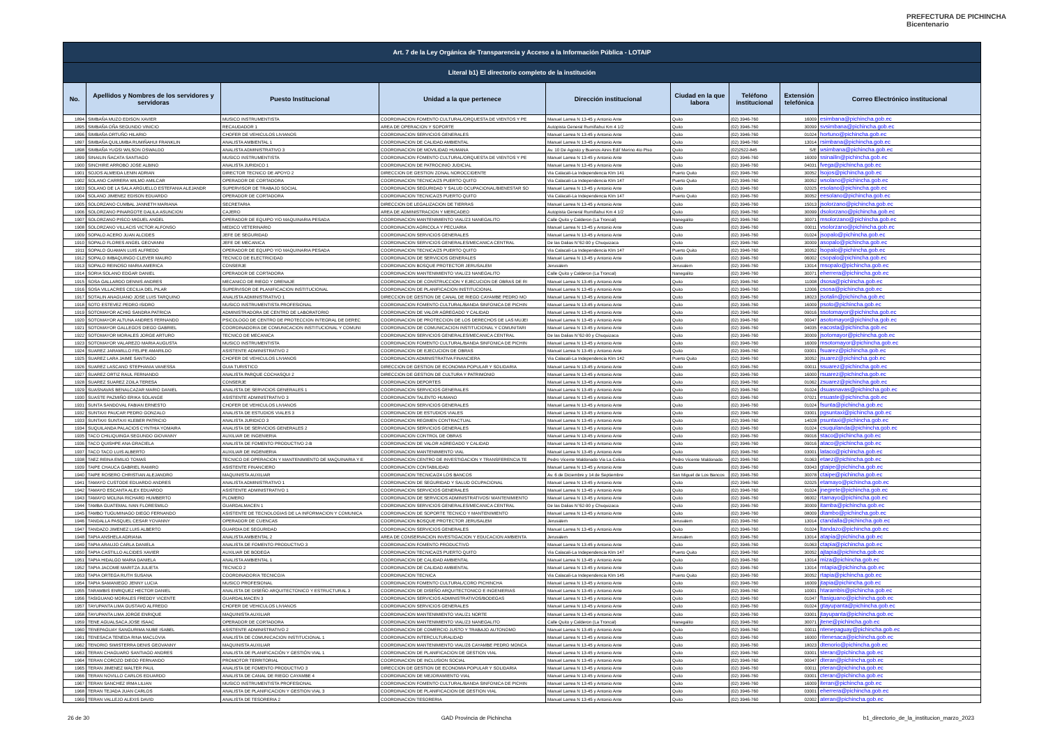PREFECTURA DE PICHINCHA Bicentenario
| Art. 7 de la Ley Orgánica de Transparencia y Acceso a la Información Pública - LOTAIP | | | | | | | | |
| Literal b1) El directorio completo de la institución | | | | | | | | |
| No. | Apellidos y Nombres de los servidores y servidoras | Puesto Institucional | Unidad a la que pertenece | Dirección institucional | Ciudad en la que labora | Teléfono institucional | Extensión telefónica | Correo Electrónico institucional |
| 1894 | SIMBAÑA MUZO EDISON XAVIER | MUSICO INSTRUMENTISTA | COORDINACION FOMENTO CULTURAL/ORQUESTA DE VIENTOS Y PE | Manuel Larrea N 13-45 y Antonio Ante | Quito | (02) 3946-760 | 16009 | esimbana@pichincha.gob.ec |
| 1895 | SIMBAÑA OÑA SEGUNDO VINICIO | RECAUDADOR 1 | AREA DE OPERACION Y SOPORTE | Autopista General Rumiñahui Km 4 1/2 | Quito | (02) 3946-760 | 30099 | svsimbana@pichincha.gob.ec |
| 1896 | SIMBAÑA ORTUÑO HILARIO | CHOFER DE VEHICULOS LIVIANOS | COORDINACION SERVICIOS GENERALES | Manuel Larrea N 13-45 y Antonio Ante | Quito | (02) 3946-760 | 01024 | hortuno@pichincha.gob.ec |
| 1897 | SIMBAÑA QUILUMBA RUMIÑAHUI FRANKLIN | ANALISTA AMBIENTAL 1 | COORDINACION DE CALIDAD AMBIENTAL | Manuel Larrea N 13-45 y Antonio Ante | Quito | (02) 3946-760 | 13014 | rsimbana@pichincha.gob.ec |
| 1898 | SIMBAÑA YUGSI WILSON OSWALDO | ANALISTA ADMINISTRATIVO 3 | COORDINACION DE MOVILIDAD HUMANA | Av. 10 De Agosto y Buenos Aires Edif Merino 4to Piso | Quito | (02)2522-845 | S/E | wsimbana@pichincha.gob.ec |
| 1899 | SINAILIN ÑACATA SANTIAGO | MUSICO INSTRUMENTISTA | COORDINACION FOMENTO CULTURAL/ORQUESTA DE VIENTOS Y PE | Manuel Larrea N 13-45 y Antonio Ante | Quito | (02) 3946-760 | 16009 | ssinailin@pichincha.gob.ec |
| 1900 | SINCHIRE ARROBO JOSE ALBINO | ANALISTA JURIDICO 1 | COORDINACION DE PATROCINIO JUDICIAL | Manuel Larrea N 13-45 y Antonio Ante | Quito | (02) 3946-760 | 04031 | fvega@pichincha.gob.ec |
| 1901 | SOJOS ALMEIDA LENIN ADRIAN | DIRECTOR TECNICO DE APOYO 2 | DIRECCION DE GESTION ZONAL NOROCCIDENTE | Via Calacali-La Independencia Klm 141 | Puerto Quito | (02) 3946-760 | 30052 | lsojos@pichincha.gob.ec |
| 1902 | SOLANO CARRERA WILMO AMILCAR | OPERADOR DE CORTADORA | COORDINACION TECNICA/Z5 PUERTO QUITO | Via Calacali-La Independencia Klm 147 | Puerto Quito | (02) 3946-760 | 30052 | wsolano@pichincha.gob.ec |
| 1903 | SOLANO DE LA SALA ARGUELLO ESTEFANIA ALEJANDR | SUPERVISOR DE TRABAJO SOCIAL | COORDINACION SEGURIDAD Y SALUD OCUPACIONAL/BIENESTAR SO | Manuel Larrea N 13-45 y Antonio Ante | Quito | (02) 3946-760 | 02025 | esolano@pichincha.gob.ec |
| 1904 | SOLANO JIMENEZ EDISON EDUARDO | OPERADOR DE CORTADORA | COORDINACION TECNICA/Z5 PUERTO QUITO | Via Calacali-La Independencia Klm 147 | Puerto Quito | (02) 3946-760 | 30052 | eesolano@pichincha.gob.ec |
| 1905 | SOLORZANO CUMBAL JANNETH MARIANA | SECRETARIA | DIRECCION DE LEGALIZACION DE TIERRAS | Manuel Larrea N 13-45 y Antonio Ante | Quito | (02) 3946-760 | 15013 | jsolorzano@pichincha.gob.ec |
| 1906 | SOLORZANO PINARGOTE DALILA ASUNCION | CAJERO | AREA DE ADMINISTRACION Y MERCADEO | Autopista General Rumiñahui Km 4 1/2 | Quito | (02) 3946-760 | 30099 | dsolorzano@pichincha.gob.ec |
| 1907 | SOLORZANO PISCO MIGUEL ANGEL | OPERADOR DE EQUIPO Y/O MAQUINARIA PESADA | COORDINACION MANTENIMIENTO VIAL/Z3 NANEGALITO | Calle Quito y Calderon (La Troncal) | Nanegalito | (02) 3946-760 | 30071 | msolorzano@pichincha.gob.ec |
| 1908 | SOLORZANO VILLACIS VICTOR ALFONSO | MEDICO VETERINARIO | COORDINACION AGRICOLA Y PECUARIA | Manuel Larrea N 13-45 y Antonio Ante | Quito | (02) 3946-760 | 00011 | vsolorzano@pichincha.gob.ec |
| 1909 | SOPALO ACERO JUAN ALCIDES | JEFE DE SEGURIDAD | COORDINACION SERVICIOS GENERALES | Manuel Larrea N 13-45 y Antonio Ante | Quito | (02) 3946-760 | 01024 | jsopalo@pichincha.gob.ec |
| 1910 | SOPALO FLORES ANGEL GEOVANNI | JEFE DE MECANICA | COORDINACION SERVICIOS GENERALES/MECANICA CENTRAL | De las Dalias N°62-90 y Chuquizaca | Quito | (02) 3946-760 | 30009 | asopalo@pichincha.gob.ec |
| 1911 | SOPALO GUAMAN LUIS ALFREDO | OPERADOR DE EQUIPO Y/O MAQUINARIA PESADA | COORDINACION TECNICA/Z5 PUERTO QUITO | Via Calacali-La Independencia Klm 147 | Puerto Quito | (02) 3946-760 | 30052 | lsopalo@pichincha.gob.ec |
| 1912 | SOPALO IMBAQUINGO CLEVER MAURO | TECNICO DE ELECTRICIDAD | COORDINACION DE SERVICIOS GENERALES | Manuel Larrea N 13-45 y Antonio Ante | Quito | (02) 3946-760 | 06002 | csopalo@pichincha.gob.ec |
| 1913 | SOPALO REINOSO MARIA AMERICA | CONSERJE | COORDINACION BOSQUE PROTECTOR JERUSALEM | Jerusalem | Jerusalem | (02) 3946-760 | 13014 | msopalo@pichincha.gob.ec |
| 1914 | SORIA SOLANO EDGAR DANIEL | OPERADOR DE CORTADORA | COORDINACION MANTENIMIENTO VIAL/Z3 NANEGALITO | Calle Quito y Calderon (La Troncal) | Nanegalito | (02) 3946-760 | 30071 | eherrera@pichincha.gob.ec |
| 1915 | SOSA GALLARDO DENNIS ANDRES | MECANICO DE RIEGO Y DRENAJE | COORDINACION DE CONSTRUCCION Y EJECUCION DE OBRAS DE RI | Manuel Larrea N 13-45 y Antonio Ante | Quito | (02) 3946-760 | 11008 | dsosa@pichincha.gob.ec |
| 1916 | SOSA VILLACRES CECILIA DEL PILAR | SUPERVISOR DE PLANIFICACION INSTITUCIONAL | COORDINACION DE PLANIFICACION INSTITUCIONAL | Manuel Larrea N 13-45 y Antonio Ante | Quito | (02) 3946-760 | 12006 | csosa@pichincha.gob.ec |
| 1917 | SOTALIN ANAGUANO JOSE LUIS TARQUINO | ANALISTA ADMINISTRATIVO 1 | DIRECCION DE GESTION DE CANAL DE RIEGO CAYAMBE PEDRO MO | Manuel Larrea N 13-45 y Antonio Ante | Quito | (02) 3946-760 | 18023 | jsotalin@pichincha.gob.ec |
| 1918 | SOTO ESTEVEZ PEDRO ISIDRO | MUSICO INSTRUMENTISTA PROFESIONAL | COORDINACION FOMENTO CULTURAL/BANDA SINFONICA DE PICHIN | Manuel Larrea N 13-45 y Antonio Ante | Quito | (02) 3946-760 | 16009 | psoto@pichincha.gob.ec |
| 1919 | SOTOMAYOR ACHIG SANDRA PATRICIA | ADMINISTRADORA DE CENTRO DE LABORATORIO | COORDINACION DE VALOR AGREGADO Y CALIDAD | Manuel Larrea N 13-45 y Antonio Ante | Quito | (02) 3946-760 | 09016 | ssotomayor@pichincha.gob.ec |
| 1920 | SOTOMAYOR ALTUNA ANDRES FERNANDO | PSICOLOGO DE CENTRO DE PROTECCION INTEGRAL DE DEREC | COORDINACION DE PROTECCION DE LOS DERECHOS DE LAS MUJEI | Manuel Larrea N 13-45 y Antonio Ante | Quito | (02) 3946-760 | 00047 | asotomayor@pichincha.gob.ec |
| 1921 | SOTOMAYOR GALLEGOS DIEGO GABRIEL | COORDINADOR/A DE COMUNICACION INSTITUCIONAL Y COMUNI | COORDINACION DE COMUNICACION INSTITUCIONAL Y COMUNITARI | Manuel Larrea N 13-45 y Antonio Ante | Quito | (02) 3946-760 | 04035 | eacosta@pichincha.gob.ec |
| 1922 | SOTOMAYOR MORALES JORGE ARTURO | TECNICO DE MECANICA | COORDINACION SERVICIOS GENERALES/MECANICA CENTRAL | De las Dalias N°62-90 y Chuquizaca | Quito | (02) 3946-760 | 30009 | jsotomayor@pichincha.gob.ec |
| 1923 | SOTOMAYOR VALAREZO MARIA AUGUSTA | MUSICO INSTRUMENTISTA | COORDINACION FOMENTO CULTURAL/BANDA SINFONICA DE PICHIN | Manuel Larrea N 13-45 y Antonio Ante | Quito | (02) 3946-760 | 16009 | msotomayor@pichincha.gob.ec |
| 1924 | SUAREZ JARAMILLO FELIPE AMARILDO | ASISTENTE ADMINISTRATIVO 2 | COORDINACION DE EJECUCION DE OBRAS | Manuel Larrea N 13-45 y Antonio Ante | Quito | (02) 3946-760 | 03001 | fsuarez@pichincha.gob.ec |
| 1925 | SUAREZ LARA JAIME SANTIAGO | CHOFER DE VEHICULOS LIVIANOS | COORDINACION ADMINISTRATIVA FINANCIERA | Via Calacali-La Independencia Klm 142 | Puerto Quito | (02) 3946-760 | 30052 | jsuarez@pichincha.gob.ec |
| 1926 | SUAREZ LASCANO STEPHANIA VANESSA | GUIA TURISTICO | DIRECCION DE GESTION DE ECONOMIA POPULAR Y SOLIDARIA | Manuel Larrea N 13-45 y Antonio Ante | Quito | (02) 3946-760 | 00011 | ssuarez@pichincha.gob.ec |
| 1927 | SUAREZ ORTIZ RAUL FERNANDO | ANALISTA PARQUE COCHASQUI 2 | DIRECCION DE GESTION DE CULTURA Y PATRIMONIO | Manuel Larrea N 13-45 y Antonio Ante | Quito | (02) 3946-760 | 16000 | rsuarez@pichincha.gob.ec |
| 1928 | SUAREZ SUAREZ ZOILA TERESA | CONSERJE | COORDINACION DEPORTES | Manuel Larrea N 13-45 y Antonio Ante | Quito | (02) 3946-760 | 01062 | zsuarez@pichincha.gob.ec |
| 1929 | SUASNAVAS BENALCAZAR MARIO DANIEL | ANALISTA DE SERVICIOS GENERALES 1 | COORDINACION SERVICIOS GENERALES | Manuel Larrea N 13-45 y Antonio Ante | Quito | (02) 3946-760 | 01024 | dsuasnavas@pichincha.gob.ec |
| 1930 | SUASTE PAZMIÑO ERIKA SOLANGE | ASISTENTE ADMINISTRATIVO 3 | COORDINACION TALENTO HUMANO | Manuel Larrea N 13-45 y Antonio Ante | Quito | (02) 3946-760 | 07021 | esuaste@pichincha.gob.ec |
| 1931 | SUNTA SANDOVAL FABIAN ERNESTO | CHOFER DE VEHICULOS LIVIANOS | COORDINACION SERVICIOS GENERALES | Manuel Larrea N 13-45 y Antonio Ante | Quito | (02) 3946-760 | 01024 | fsunta@pichincha.gob.ec |
| 1932 | SUNTAXI PAUCAR PEDRO GONZALO | ANALISTA DE ESTUDIOS VIALES 3 | COORDINACION DE ESTUDIOS VIALES | Manuel Larrea N 13-45 y Antonio Ante | Quito | (02) 3946-760 | 03001 | pgsuntaxi@pichincha.gob.ec |
| 1933 | SUNTAXI SUNTAXI KLEBER PATRICIO | ANALISTA JURIDICO 3 | COORDINACION REGIMEN CONTRACTUAL | Manuel Larrea N 13-45 y Antonio Ante | Quito | (02) 3946-760 | 14028 | psuntaxi@pichincha.gob.ec |
| 1934 | SUQUILANDA PALACIOS CYNTHIA YOMAIRA | ANALISTA DE SERVICIOS GENERALES 2 | COORDINACION SERVICIOS GENERALES | Manuel Larrea N 13-45 y Antonio Ante | Quito | (02) 3946-760 | 01024 | csuquilanda@pichincha.gob.ec |
| 1935 | TACO CHILIQUINGA SEGUNDO GIOVANNY | AUXILIAR DE INGENIERIA | COORDINACION CONTROL DE OBRAS | Manuel Larrea N 13-45 y Antonio Ante | Quito | (02) 3946-760 | 09016 | staco@pichincha.gob.ec |
| 1936 | TACO QUISHPE ANA GRACIELA | ANALISTA DE FOMENTO PRODUCTIVO 2-B | COORDINACION DE VALOR AGREGADO Y CALIDAD | Manuel Larrea N 13-45 y Antonio Ante | Quito | (02) 3946-760 | 09016 | ataco@pichincha.gob.ec |
| 1937 | TACO TACO LUIS ALBERTO | AUXILIAR DE INGENIERIA | COORDINACION MANTENIMIENTO VIAL | Manuel Larrea N 13-45 y Antonio Ante | Quito | (02) 3946-760 | 03001 | lataco@pichincha.gob.ec |
| 1938 | TAEZ REINA EMILIO TOMAS | TECNICO DE OPERACION Y MANTENIMIENTO DE MAQUINARIA Y E | COORDINACION CENTRO DE INVESTIGACION Y TRANSFERENCIA TE | Pedro Vicente Maldonado Via La Celica | Pedro Vicente Maldonado | (02) 3946-760 | 01063 | etaez@pichincha.gob.ec |
| 1939 | TAIPE CHAUCA GABRIEL RAMIRO | ASISTENTE FINANCIERO | COORDINACION CONTABILIDAD | Manuel Larrea N 13-45 y Antonio Ante | Quito | (02) 3946-760 | 03043 | gtaipe@pichincha.gob.ec |
| 1940 | TAIPE ROSERO CHRISTIAN ALEJANDRO | MAQUINISTA AUXILIAR | COORDINACION TECNICA/Z4 LOS BANCOS | Av. 6 de Diciembre y 14 de Septiembre | San Miguel de Los Bancos | (02) 3946-760 | 30078 | ctaipe@pichincha.gob.ec |
| 1941 | TAMAYO CUSTODE EDUARDO ANDRES | ANALISTA ADMINISTRATIVO 1 | COORDINACION DE SEGURIDAD Y SALUD OCUPACIONAL | Manuel Larrea N 13-45 y Antonio Ante | Quito | (02) 3946-760 | 02025 | etamayo@pichincha.gob.ec |
| 1942 | TAMAYO ESCANTA ALEX EDUARDO | ASISTENTE ADMINISTRATIVO 1 | COORDINACION SERVICIOS GENERALES | Manuel Larrea N 13-45 y Antonio Ante | Quito | (02) 3946-760 | 01024 | jnegrete@pichincha.gob.ec |
| 1943 | TAMAYO MOLINA RICHARD HUMBERTO | PLOMERO | COORDINACION DE SERVICIOS ADMINISTRATIVOS/ MANTENIMIENTO | Manuel Larrea N 13-45 y Antonio Ante | Quito | (02) 3946-760 | 06002 | rtamayo@pichincha.gob.ec |
| 1944 | TAMBA GUATEMAL IVAN FLORESMILO | GUARDALMACEN 1 | COORDINACION SERVICIOS GENERALES/MECANICA CENTRAL | De las Dalias N°62-90 y Chuquizaca | Quito | (02) 3946-760 | 30009 | itamba@pichincha.gob.ec |
| 1945 | TAMBO TUGUMINAGO DIEGO FERNANDO | ASISTENTE DE TECNOLOGIAS DE LA INFORMACION Y COMUNICA | COORDINACION DE SOPORTE TECNICO Y MANTENIMIENTO | Manuel Larrea N 13-45 y Antonio Ante | Quito | (02) 3946-760 | 08009 | dtambo@pichincha.gob.ec |
| 1946 | TANDALLA PASQUEL CESAR YOVANNY | OPERADOR DE CUENCAS | COORDINACION BOSQUE PROTECTOR JERUSALEM | Jerusalem | Jerusalem | (02) 3946-760 | 13014 | ctandalla@pichincha.gob.ec |
| 1947 | TANDAZO JIMENEZ LUIS ALBERTO | GUARDIA DE SEGURIDAD | COORDINACION SERVICIOS GENERALES | Manuel Larrea N 13-45 y Antonio Ante | Quito | (02) 3946-760 | 01024 | ltandazo@pichincha.gob.ec |
| 1948 | TAPIA ANSHELA ADRIANA | ANALISTA AMBIENTAL 2 | AREA DE CONSERVACION INVESTIGACION Y EDUCACION AMBIENTA | Jerusalem | Jerusalem | (02) 3946-760 | 13014 | atapia@pichincha.gob.ec |
| 1949 | TAPIA ARAUJO CARLA DANIELA | ANALISTA DE FOMENTO PRODUCTIVO 3 | COORDINACION FOMENTO PRODUCTIVO | Manuel Larrea N 13-45 y Antonio Ante | Quito | (02) 3946-760 | 01063 | ctapia@pichincha.gob.ec |
| 1950 | TAPIA CASTILLO ALCIDES XAVIER | AUXILIAR DE BODEGA | COORDINACION TECNICA/Z5 PUERTO QUITO | Via Calacali-La Independencia Klm 147 | Puerto Quito | (02) 3946-760 | 30052 | ajtapia@pichincha.gob.ec |
| 1951 | TAPIA HIDALGO MARIA DANIELA | ANALISTA AMBIENTAL 1 | COORDINACION DE CALIDAD AMBIENTAL | Manuel Larrea N 13-45 y Antonio Ante | Quito | (02) 3946-760 | 13014 | miza@pichincha.gob.ec |
| 1952 | TAPIA JACOME MARITZA JULIETA | TECNICO 2 | COORDINACION DE CALIDAD AMBIENTAL | Manuel Larrea N 13-45 y Antonio Ante | Quito | (02) 3946-760 | 13014 | mtapia@pichincha.gob.ec |
| 1953 | TAPIA ORTEGA RUTH SUSANA | COORDINADOR/A TECNICO/A | COORDINACION TECNICA | Via Calacali-La Independencia Klm 145 | Puerto Quito | (02) 3946-760 | 30052 | rtapia@pichincha.gob.ec |
| 1954 | TAPIA SAMANIEGO JENNY LUCIA | MUSICO PROFESIONAL | COORDINACION FOMENTO CULTURAL/CORO PICHINCHA | Manuel Larrea N 13-45 y Antonio Ante | Quito | (02) 3946-760 | 16009 | jtapia@pichincha.gob.ec |
| 1955 | TARAMBIS ENRIQUEZ HECTOR DANIEL | ANALISTA DE DISEÑO ARQUITECTONICO Y ESTRUCTURAL 3 | COORDINACION DE DISEÑO ARQUITECTONICO E INGENIERIAS | Manuel Larrea N 13-45 y Antonio Ante | Quito | (02) 3946-760 | 10001 | htarambis@pichincha.gob.ec |
| 1956 | TASIGUANO MORALES FREDDY VICENTE | GUARDALMACEN 3 | COORDINACION SERVICIOS ADMINISTRATIVOS/BODEGAS | Manuel Larrea N 13-45 y Antonio Ante | Quito | (02) 3946-760 | 01047 | ftasiguano@pichincha.gob.ec |
| 1957 | TAYUPANTA LIMA GUSTAVO ALFREDO | CHOFER DE VEHICULOS LIVIANOS | COORDINACION SERVICIOS GENERALES | Manuel Larrea N 13-45 y Antonio Ante | Quito | (02) 3946-760 | 01024 | gtayupanta@pichincha.gob.ec |
| 1958 | TAYUPANTA LIMA JORGE ENRIQUE | MAQUINISTA AUXILIAR | COORDINACION MANTENIMIENTO VIAL/Z1 NORTE | Manuel Larrea N 13-45 y Antonio Ante | Quito | (02) 3946-760 | 03001 | jtayupanta@pichincha.gob.ec |
| 1959 | TENE AGUALSACA JOSE ISAAC | OPERADOR DE CORTADORA | COORDINACION MANTENIMIENTO VIAL/Z3 NANEGALITO | Calle Quito y Calderon (La Troncal) | Nanegalito | (02) 3946-760 | 30071 | jtene@pichincha.gob.ec |
| 1960 | TENEPAGUAY SANGURIMA NUBE ISABEL | ASISTENTE ADMINISTRATIVO 2 | COORDINACION DE COMERCIO JUSTO Y TRABAJO AUTONOMO | Manuel Larrea N 13-45 y Antonio Ante | Quito | (02) 3946-760 | 00011 | ntenepaguay@pichincha.gob.ec |
| 1961 | TENESACA TENEDA RINA MACLOVIA | ANALISTA DE COMUNICACION INSTITUCIONAL 1 | COORDINACION INTERCULTURALIDAD | Manuel Larrea N 13-45 y Antonio Ante | Quito | (02) 3946-760 | 16000 | ritenesaca@pichincha.gob.ec |
| 1962 | TENORIO SIMISTERRA DENIS GEOVANNY | MAQUINISTA AUXILIAR | COORDINACION MANTENIMIENTO VIAL/Z6 CAYAMBE PEDRO MONCA | Manuel Larrea N 13-45 y Antonio Ante | Quito | (02) 3946-760 | 18023 | dtenorio@pichincha.gob.ec |
| 1963 | TERAN CHAGUARO SANTIAGO ANDRES | ANALISTA DE PLANIFICACIÓN Y GESTIÓN VIAL 1 | COORDINACION DE PLANIFICACION DE GESTION VIAL | Manuel Larrea N 13-45 y Antonio Ante | Quito | (02) 3946-760 | 03001 | steran@pichincha.gob.ec |
| 1964 | TERAN COROZO DIEGO FERNANDO | PROMOTOR TERRITORIAL | COORDINACION DE INCLUSION SOCIAL | Manuel Larrea N 13-45 y Antonio Ante | Quito | (02) 3946-760 | 00047 | dteran@pichincha.gob.ec |
| 1965 | TERAN JIMENEZ WALTER PAUL | ANALISTA DE FOMENTO PRODUCTIVO 3 | DIRECCION DE GESTION DE ECONOMIA POPULAR Y SOLIDARIA | Manuel Larrea N 13-45 y Antonio Ante | Quito | (02) 3946-760 | 00011 | pteran@pichincha.gob.ec |
| 1966 | TERAN NOVILLO CARLOS EDUARDO | ANALISTA DE CANAL DE RIEGO CAYAMBE 4 | COORDINACION DE MEJORAMIENTO VIAL | Manuel Larrea N 13-45 y Antonio Ante | Quito | (02) 3946-760 | 03001 | cteran@pichincha.gob.ec |
| 1967 | TERAN SANCHEZ IRMA LILIAN | MUSICO INSTRUMENTISTA PROFESIONAL | COORDINACION FOMENTO CULTURAL/BANDA SINFONICA DE PICHIN | Manuel Larrea N 13-45 y Antonio Ante | Quito | (02) 3946-760 | 16009 | iteran@pichincha.gob.ec |
| 1968 | TERAN TEJADA JUAN CARLOS | ANALISTA DE PLANIFICACION Y GESTION VIAL 3 | COORDINACION DE PLANIFICACION DE GESTION VIAL | Manuel Larrea N 13-45 y Antonio Ante | Quito | (02) 3946-760 | 03001 | eherrera@pichincha.gob.ec |
| 1969 | TERAN VALLEJO ALEXIS DAVID | ANALISTA DE TESORERIA 2 | COORDINACION TESORERIA | Manuel Larrea N 13-45 y Antonio Ante | Quito | (02) 3946-760 | 02002 | ateran@pichincha.gob.ec |
26 de 30 GAD Provincia de Pichincha b1_directorio_de_la_institucion_marzo_2023